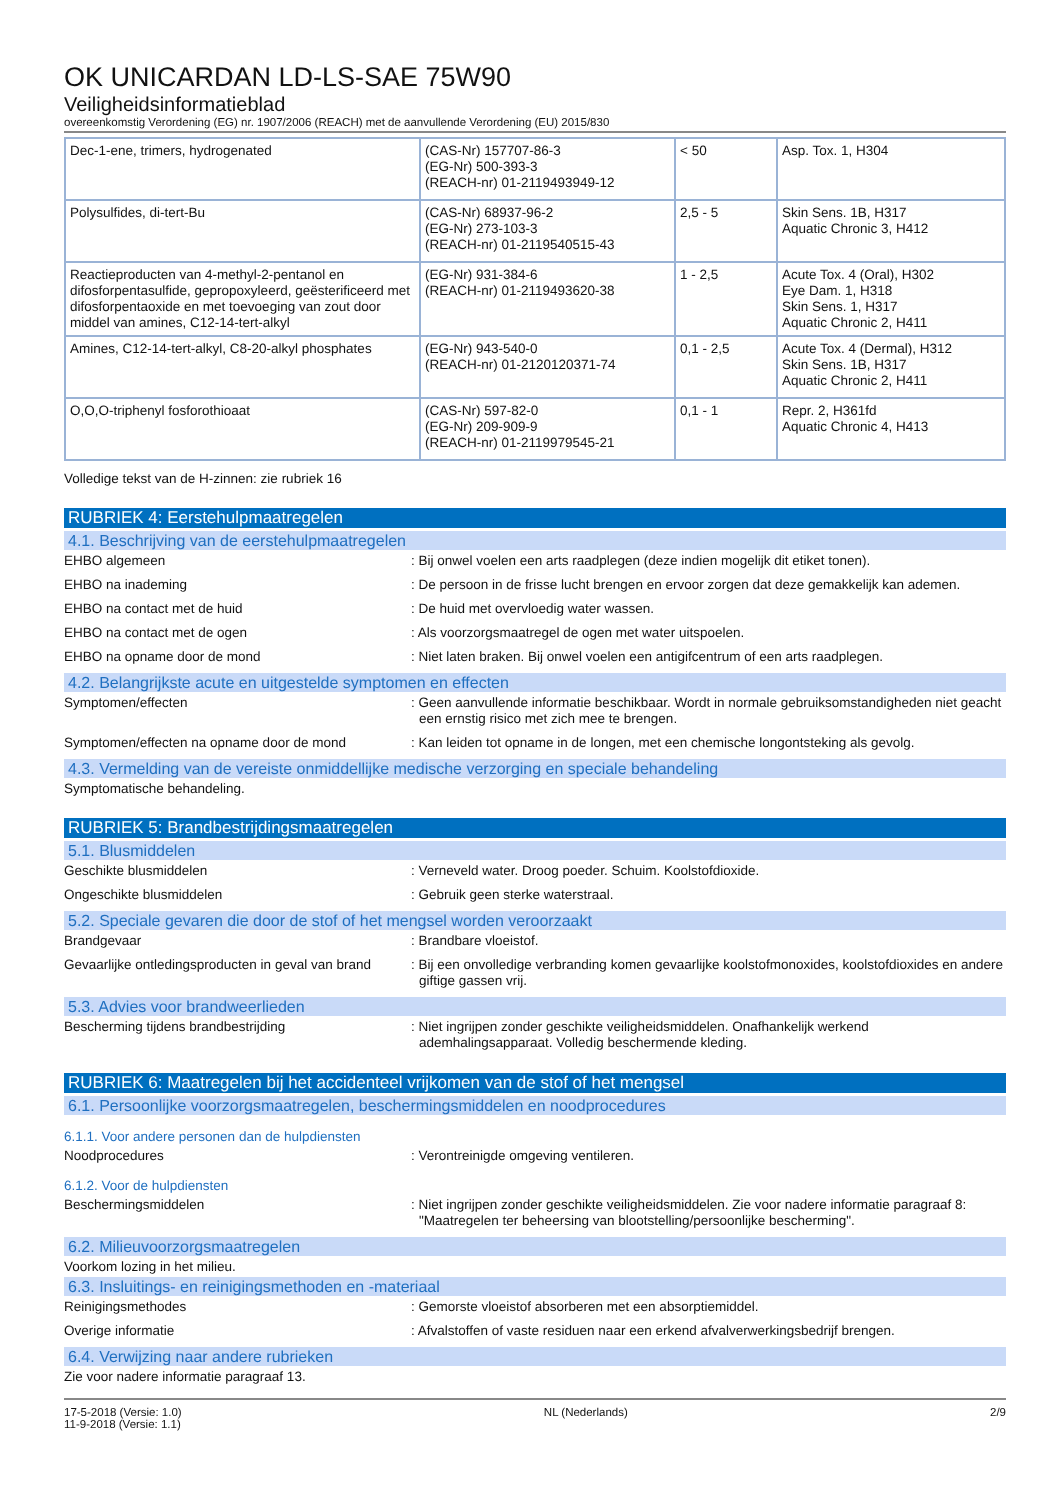OK UNICARDAN LD-LS-SAE 75W90
Veiligheidsinformatieblad
overeenkomstig Verordening (EG) nr. 1907/2006 (REACH) met de aanvullende Verordening (EU) 2015/830
| Dec-1-ene, trimers, hydrogenated | (CAS-Nr) 157707-86-3 (EG-Nr) 500-393-3 (REACH-nr) 01-2119493949-12 | < 50 | Asp. Tox. 1, H304 |
| Polysulfides, di-tert-Bu | (CAS-Nr) 68937-96-2 (EG-Nr) 273-103-3 (REACH-nr) 01-2119540515-43 | 2,5 - 5 | Skin Sens. 1B, H317 Aquatic Chronic 3, H412 |
| Reactieproducten van 4-methyl-2-pentanol en difosforpentasulfide, gepropoxyleerd, geësterificeerd met difosforpentaoxide en met toevoeging van zout door middel van amines, C12-14-tert-alkyl | (EG-Nr) 931-384-6 (REACH-nr) 01-2119493620-38 | 1 - 2,5 | Acute Tox. 4 (Oral), H302 Eye Dam. 1, H318 Skin Sens. 1, H317 Aquatic Chronic 2, H411 |
| Amines, C12-14-tert-alkyl, C8-20-alkyl phosphates | (EG-Nr) 943-540-0 (REACH-nr) 01-2120120371-74 | 0,1 - 2,5 | Acute Tox. 4 (Dermal), H312 Skin Sens. 1B, H317 Aquatic Chronic 2, H411 |
| O,O,O-triphenyl fosforothioaat | (CAS-Nr) 597-82-0 (EG-Nr) 209-909-9 (REACH-nr) 01-2119979545-21 | 0,1 - 1 | Repr. 2, H361fd Aquatic Chronic 4, H413 |
Volledige tekst van de H-zinnen: zie rubriek 16
RUBRIEK 4: Eerstehulpmaatregelen
4.1. Beschrijving van de eerstehulpmaatregelen
EHBO algemeen : Bij onwel voelen een arts raadplegen (deze indien mogelijk dit etiket tonen).
EHBO na inademing : De persoon in de frisse lucht brengen en ervoor zorgen dat deze gemakkelijk kan ademen.
EHBO na contact met de huid : De huid met overvloedig water wassen.
EHBO na contact met de ogen : Als voorzorgsmaatregel de ogen met water uitspoelen.
EHBO na opname door de mond : Niet laten braken. Bij onwel voelen een antigifcentrum of een arts raadplegen.
4.2. Belangrijkste acute en uitgestelde symptomen en effecten
Symptomen/effecten : Geen aanvullende informatie beschikbaar. Wordt in normale gebruiksomstandigheden niet geacht een ernstig risico met zich mee te brengen.
Symptomen/effecten na opname door de mond : Kan leiden tot opname in de longen, met een chemische longontsteking als gevolg.
4.3. Vermelding van de vereiste onmiddellijke medische verzorging en speciale behandeling
Symptomatische behandeling.
RUBRIEK 5: Brandbestrijdingsmaatregelen
5.1. Blusmiddelen
Geschikte blusmiddelen : Verneveld water. Droog poeder. Schuim. Koolstofdioxide.
Ongeschikte blusmiddelen : Gebruik geen sterke waterstraal.
5.2. Speciale gevaren die door de stof of het mengsel worden veroorzaakt
Brandgevaar : Brandbare vloeistof.
Gevaarlijke ontledingsproducten in geval van brand
: Bij een onvolledige verbranding komen gevaarlijke koolstofmonoxides, koolstofdioxides en andere giftige gassen vrij.
5.3. Advies voor brandweerlieden
Bescherming tijdens brandbestrijding : Niet ingrijpen zonder geschikte veiligheidsmiddelen. Onafhankelijk werkend ademhalingsapparaat. Volledig beschermende kleding.
RUBRIEK 6: Maatregelen bij het accidenteel vrijkomen van de stof of het mengsel
6.1. Persoonlijke voorzorgsmaatregelen, beschermingsmiddelen en noodprocedures
6.1.1. Voor andere personen dan de hulpdiensten
Noodprocedures : Verontreinigde omgeving ventileren.
6.1.2. Voor de hulpdiensten
Beschermingsmiddelen : Niet ingrijpen zonder geschikte veiligheidsmiddelen. Zie voor nadere informatie paragraaf 8: "Maatregelen ter beheersing van blootstelling/persoonlijke bescherming".
6.2. Milieuvoorzorgsmaatregelen
Voorkom lozing in het milieu.
6.3. Insluitings- en reinigingsmethoden en -materiaal
Reinigingsmethodes : Gemorste vloeistof absorberen met een absorptiemiddel.
Overige informatie : Afvalstoffen of vaste residuen naar een erkend afvalverwerkingsbedrijf brengen.
6.4. Verwijzing naar andere rubrieken
Zie voor nadere informatie paragraaf 13.
17-5-2018 (Versie: 1.0)
11-9-2018 (Versie: 1.1)
NL (Nederlands) 2/9